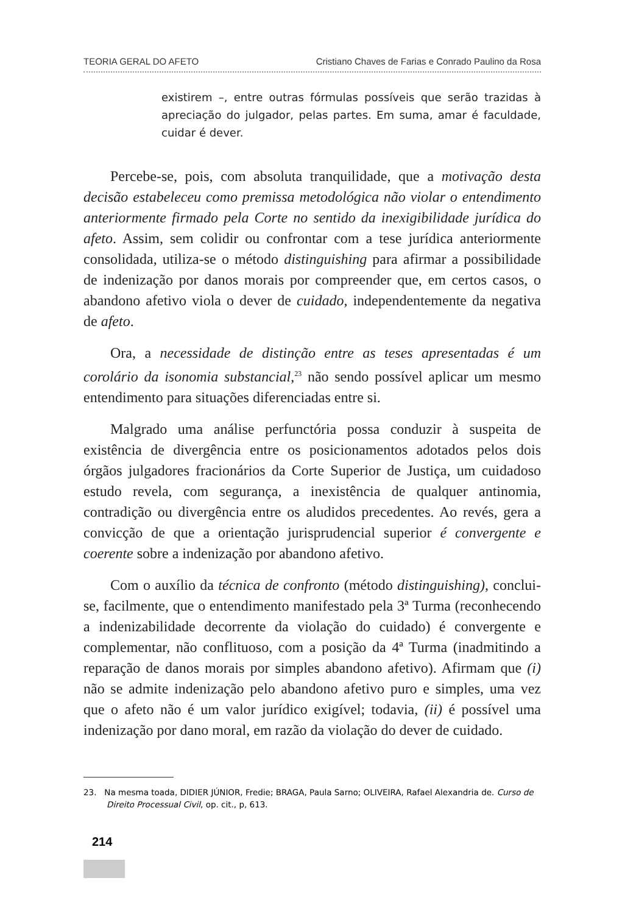TEORIA GERAL DO AFETO Cristiano Chaves de Farias e Conrado Paulino da Rosa
existirem –, entre outras fórmulas possíveis que serão trazidas à apreciação do julgador, pelas partes. Em suma, amar é faculdade, cuidar é dever.
Percebe-se, pois, com absoluta tranquilidade, que a motivação desta decisão estabeleceu como premissa metodológica não violar o entendimento anteriormente firmado pela Corte no sentido da inexigibilidade jurídica do afeto. Assim, sem colidir ou confrontar com a tese jurídica anteriormente consolidada, utiliza-se o método distinguishing para afirmar a possibilidade de indenização por danos morais por compreender que, em certos casos, o abandono afetivo viola o dever de cuidado, independentemente da negativa de afeto.
Ora, a necessidade de distinção entre as teses apresentadas é um corolário da isonomia substancial,<sup>23</sup> não sendo possível aplicar um mesmo entendimento para situações diferenciadas entre si.
Malgrado uma análise perfunctória possa conduzir à suspeita de existência de divergência entre os posicionamentos adotados pelos dois órgãos julgadores fracionários da Corte Superior de Justiça, um cuidadoso estudo revela, com segurança, a inexistência de qualquer antinomia, contradição ou divergência entre os aludidos precedentes. Ao revés, gera a convicção de que a orientação jurisprudencial superior é convergente e coerente sobre a indenização por abandono afetivo.
Com o auxílio da técnica de confronto (método distinguishing), conclui-se, facilmente, que o entendimento manifestado pela 3ª Turma (reconhecendo a indenizabilidade decorrente da violação do cuidado) é convergente e complementar, não conflituoso, com a posição da 4ª Turma (inadmitindo a reparação de danos morais por simples abandono afetivo). Afirmam que (i) não se admite indenização pelo abandono afetivo puro e simples, uma vez que o afeto não é um valor jurídico exigível; todavia, (ii) é possível uma indenização por dano moral, em razão da violação do dever de cuidado.
23. Na mesma toada, DIDIER JÚNIOR, Fredie; BRAGA, Paula Sarno; OLIVEIRA, Rafael Alexandria de. Curso de Direito Processual Civil, op. cit., p, 613.
214